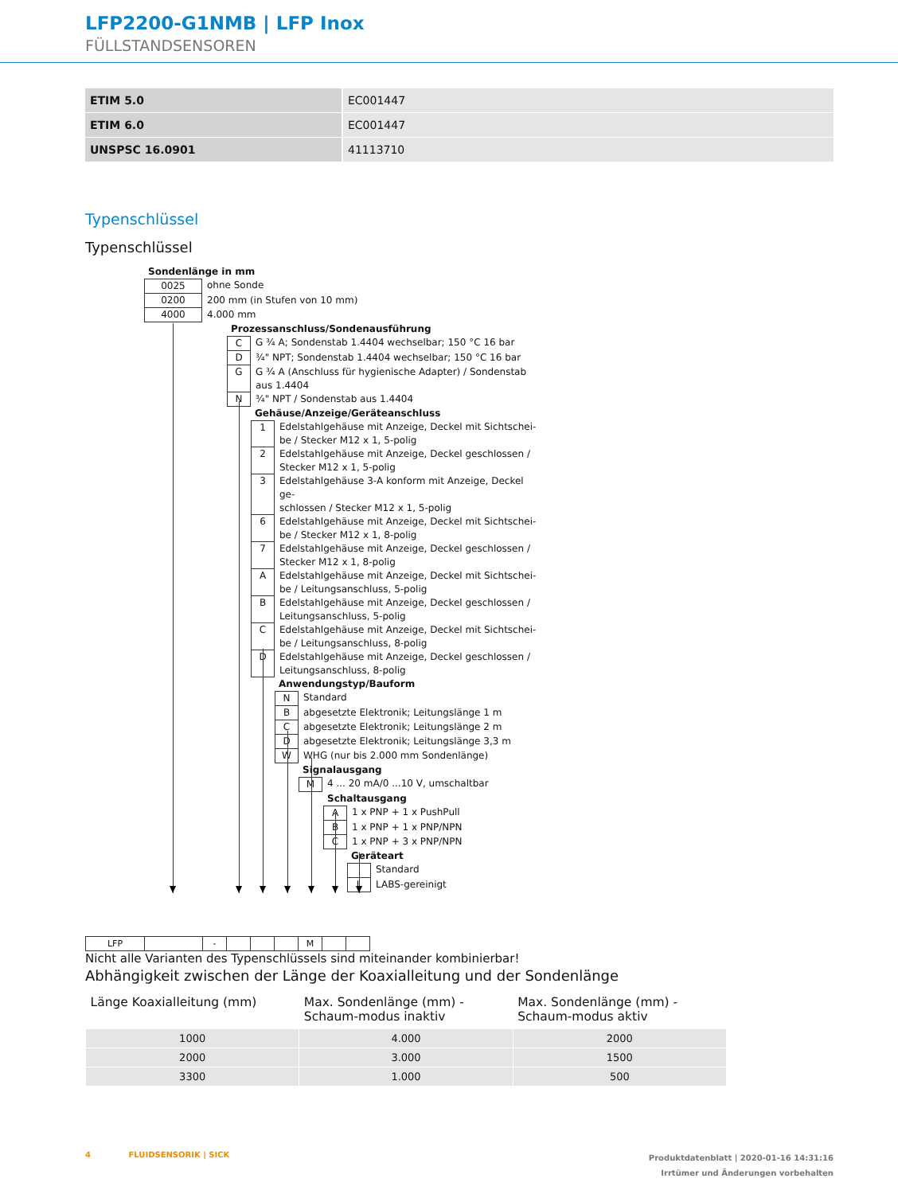LFP2200-G1NMB | LFP Inox
FÜLLSTANDSENSOREN
| ETIM 5.0 | EC001447 |
| ETIM 6.0 | EC001447 |
| UNSPSC 16.0901 | 41113710 |
Typenschlüssel
Typenschlüssel
Sondenlänge in mm
0025 ohne Sonde
0200 200 mm (in Stufen von 10 mm)
4000 4.000 mm
Prozessanschluss/Sondenausführung
C G ¾ A; Sondenstab 1.4404 wechselbar; 150 °C 16 bar
D ¾" NPT; Sondenstab 1.4404 wechselbar; 150 °C 16 bar
G G ¾ A (Anschluss für hygienische Adapter) / Sondenstab
aus 1.4404
N ¾" NPT / Sondenstab aus 1.4404
Gehäuse/Anzeige/Geräteanschluss
1 Edelstahlgehäuse mit Anzeige, Deckel mit Sichtschei-
be / Stecker M12 x 1, 5-polig
2 Edelstahlgehäuse mit Anzeige, Deckel geschlossen /
Stecker M12 x 1, 5-polig
3 Edelstahlgehäuse 3-A konform mit Anzeige, Deckel ge-
schlossen / Stecker M12 x 1, 5-polig
6 Edelstahlgehäuse mit Anzeige, Deckel mit Sichtschei-
be / Stecker M12 x 1, 8-polig
7 Edelstahlgehäuse mit Anzeige, Deckel geschlossen /
Stecker M12 x 1, 8-polig
A Edelstahlgehäuse mit Anzeige, Deckel mit Sichtschei-
be / Leitungsanschluss, 5-polig
B Edelstahlgehäuse mit Anzeige, Deckel geschlossen /
Leitungsanschluss, 5-polig
C Edelstahlgehäuse mit Anzeige, Deckel mit Sichtschei-
be / Leitungsanschluss, 8-polig
D Edelstahlgehäuse mit Anzeige, Deckel geschlossen /
Leitungsanschluss, 8-polig
Anwendungstyp/Bauform
N Standard
B abgesetzte Elektronik; Leitungslänge 1 m
C abgesetzte Elektronik; Leitungslänge 2 m
D abgesetzte Elektronik; Leitungslänge 3,3 m
W WHG (nur bis 2.000 mm Sondenlänge)
Signalausgang
M 4 ... 20 mA/0 ...10 V, umschaltbar
Schaltausgang
A 1 x PNP + 1 x PushPull
B 1 x PNP + 1 x PNP/NPN
C 1 x PNP + 3 x PNP/NPN
Geräteart
Standard
L LABS-gereinigt
| LFP | | - | | | | M | | |
Nicht alle Varianten des Typenschlüssels sind miteinander kombinierbar!
Abhängigkeit zwischen der Länge der Koaxialleitung und der Sondenlänge
| Länge Koaxialleitung (mm) | Max. Sondenlänge (mm) - Schaum-modus inaktiv | Max. Sondenlänge (mm) - Schaum-modus aktiv |
| --- | --- | --- |
| 1000 | 4.000 | 2000 |
| 2000 | 3.000 | 1500 |
| 3300 | 1.000 | 500 |
4 FLUIDSENSORIK | SICK
Produktdatenblatt | 2020-01-16 14:31:16
Irrtümer und Änderungen vorbehalten